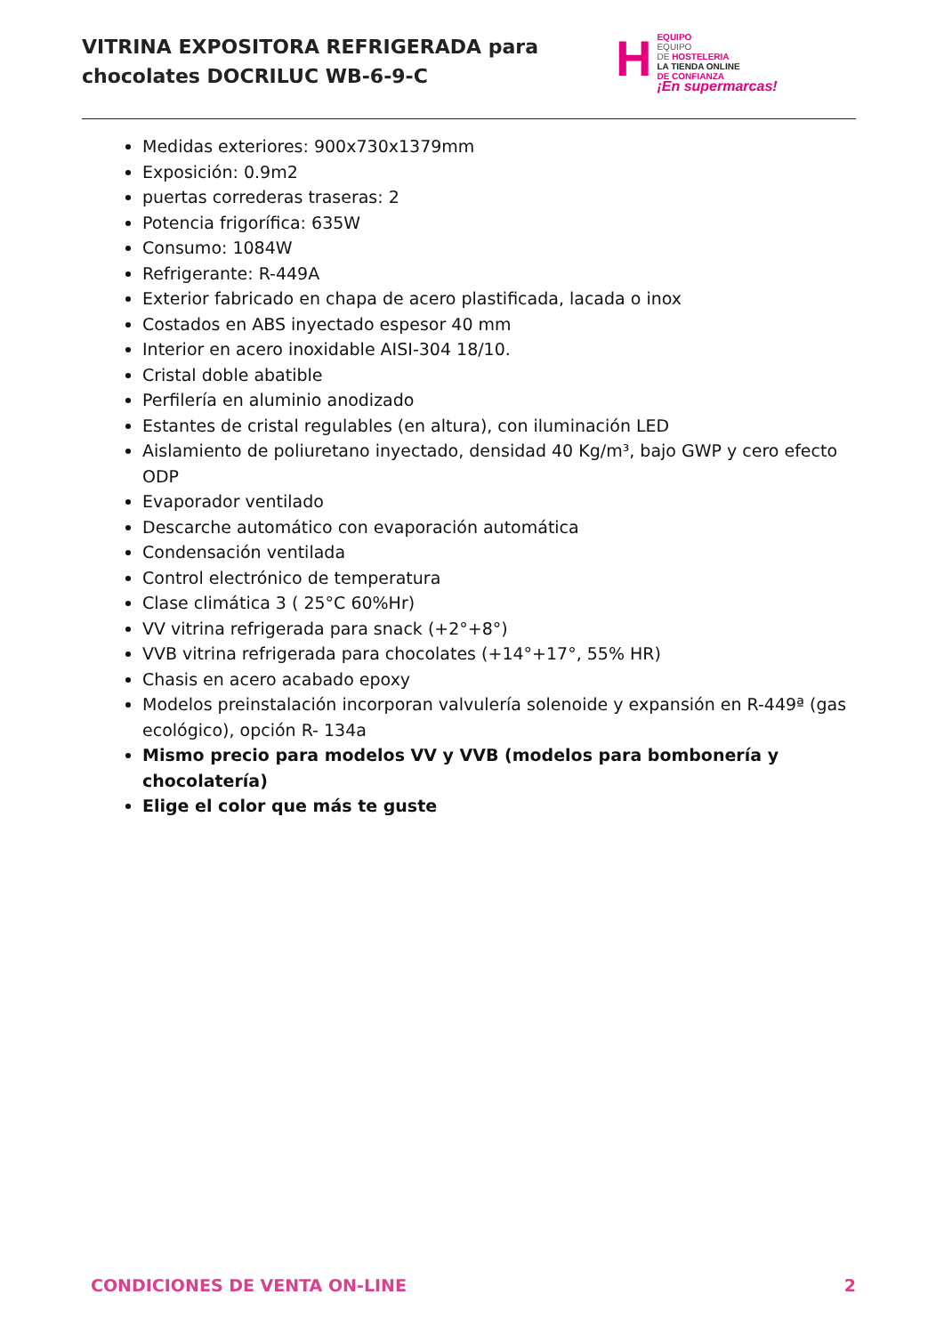VITRINA EXPOSITORA REFRIGERADA para
chocolates DOCRILUC WB-6-9-C
H
EQUIPO
EQUIPO
DE HOSTELERIA
LA TIENDA ONLINE
DE CONFIANZA
¡En supermarcas!
Medidas exteriores: 900x730x1379mm
Exposición: 0.9m2
puertas correderas traseras: 2
Potencia frigorífica: 635W
Consumo: 1084W
Refrigerante: R-449A
Exterior fabricado en chapa de acero plastificada, lacada o inox
Costados en ABS inyectado espesor 40 mm
Interior en acero inoxidable AISI-304 18/10.
Cristal doble abatible
Perfilería en aluminio anodizado
Estantes de cristal regulables (en altura), con iluminación LED
Aislamiento de poliuretano inyectado, densidad 40 Kg/m³, bajo GWP y cero efecto ODP
Evaporador ventilado
Descarche automático con evaporación automática
Condensación ventilada
Control electrónico de temperatura
Clase climática 3 ( 25°C 60%Hr)
VV vitrina refrigerada para snack (+2°+8°)
VVB vitrina refrigerada para chocolates (+14°+17°, 55% HR)
Chasis en acero acabado epoxy
Modelos preinstalación incorporan valvulería solenoide y expansión en R-449ª (gas ecológico), opción R- 134a
Mismo precio para modelos VV y VVB (modelos para bombonería y chocolatería)
Elige el color que más te guste
CONDICIONES DE VENTA ON-LINE 2